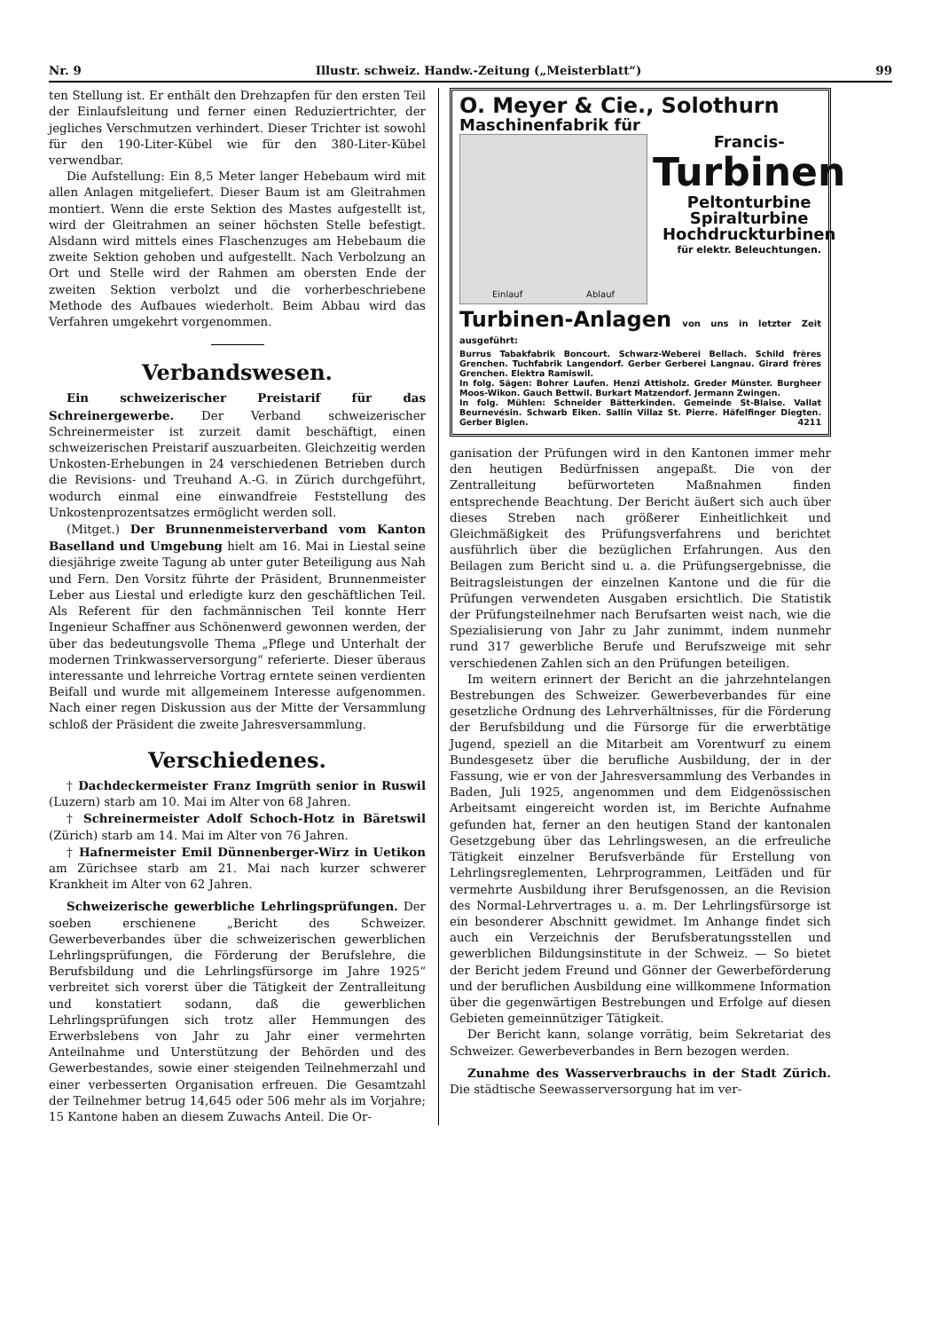Nr. 9 Illustr. schweiz. Handw.-Zeitung („Meisterblatt“) 99
ten Stellung ist. Er enthält den Drehzapfen für den ersten Teil der Einlaufsleitung und ferner einen Reduziertrichter, der jegliches Verschmutzen verhindert. Dieser Trichter ist sowohl für den 190-Liter-Kübel wie für den 380-Liter-Kübel verwendbar.
Die Aufstellung: Ein 8,5 Meter langer Hebebaum wird mit allen Anlagen mitgeliefert. Dieser Baum ist am Gleitrahmen montiert. Wenn die erste Sektion des Mastes aufgestellt ist, wird der Gleitrahmen an seiner höchsten Stelle befestigt. Alsdann wird mittels eines Flaschenzuges am Hebebaum die zweite Sektion gehoben und aufgestellt. Nach Verbolzung an Ort und Stelle wird der Rahmen am obersten Ende der zweiten Sektion verbolzt und die vorherbeschriebene Methode des Aufbaues wiederholt. Beim Abbau wird das Verfahren umgekehrt vorgenommen.
Verbandswesen.
Ein schweizerischer Preistarif für das Schreinergewerbe. Der Verband schweizerischer Schreinermeister ist zurzeit damit beschäftigt, einen schweizerischen Preistarif auszuarbeiten. Gleichzeitig werden Unkosten-Erhebungen in 24 verschiedenen Betrieben durch die Revisions- und Treuhand A.-G. in Zürich durchgeführt, wodurch einmal eine einwandfreie Feststellung des Unkostenprozentsatzes ermöglicht werden soll.
(Mitget.) Der Brunnenmeisterverband vom Kanton Baselland und Umgebung hielt am 16. Mai in Liestal seine diesjährige zweite Tagung ab unter guter Beteiligung aus Nah und Fern. Den Vorsitz führte der Präsident, Brunnenmeister Leber aus Liestal und erledigte kurz den geschäftlichen Teil. Als Referent für den fachmännischen Teil konnte Herr Ingenieur Schaffner aus Schönenwerd gewonnen werden, der über das bedeutungsvolle Thema „Pflege und Unterhalt der modernen Trinkwasserversorgung“ referierte. Dieser überaus interessante und lehrreiche Vortrag erntete seinen verdienten Beifall und wurde mit allgemeinem Interesse aufgenommen. Nach einer regen Diskussion aus der Mitte der Versammlung schloß der Präsident die zweite Jahresversammlung.
Verschiedenes.
† Dachdeckermeister Franz Imgrüth senior in Ruswil (Luzern) starb am 10. Mai im Alter von 68 Jahren.
† Schreinermeister Adolf Schoch-Hotz in Bäretswil (Zürich) starb am 14. Mai im Alter von 76 Jahren.
† Hafnermeister Emil Dünnenberger-Wirz in Uetikon am Zürichsee starb am 21. Mai nach kurzer schwerer Krankheit im Alter von 62 Jahren.
Schweizerische gewerbliche Lehrlingsprüfungen. Der soeben erschienene „Bericht des Schweizer. Gewerbeverbandes über die schweizerischen gewerblichen Lehrlingsprüfungen, die Förderung der Berufslehre, die Berufsbildung und die Lehrlingsfürsorge im Jahre 1925“ verbreitet sich vorerst über die Tätigkeit der Zentralleitung und konstatiert sodann, daß die gewerblichen Lehrlingsprüfungen sich trotz aller Hemmungen des Erwerbslebens von Jahr zu Jahr einer vermehrten Anteilnahme und Unterstützung der Behörden und des Gewerbestandes, sowie einer steigenden Teilnehmerzahl und einer verbesserten Organisation erfreuen. Die Gesamtzahl der Teilnehmer betrug 14,645 oder 506 mehr als im Vorjahre; 15 Kantone haben an diesem Zuwachs Anteil. Die Or-
O. Meyer & Cie., Solothurn
Maschinenfabrik für
Einlauf Ablauf
Francis-
Turbinen
Peltonturbine
Spiralturbine
Hochdruckturbinen
für elektr. Beleuchtungen.
Turbinen-Anlagen von uns in letzter Zeit ausgeführt:
Burrus Tabakfabrik Boncourt. Schwarz-Weberei Bellach. Schild frères Grenchen. Tuchfabrik Langendorf. Gerber Gerberei Langnau. Girard frères Grenchen. Elektra Ramiswil.
In folg. Sägen: Bohrer Laufen. Henzi Attisholz. Greder Münster. Burgheer Moos-Wikon. Gauch Bettwil. Burkart Matzendorf. Jermann Zwingen.
In folg. Mühlen: Schneider Bätterkinden. Gemeinde St-Blaise. Vallat Beurnevésin. Schwarb Eiken. Sallin Villaz St. Pierre. Häfelfinger Diegten. Gerber Biglen. 4211
ganisation der Prüfungen wird in den Kantonen immer mehr den heutigen Bedürfnissen angepaßt. Die von der Zentralleitung befürworteten Maßnahmen finden entsprechende Beachtung. Der Bericht äußert sich auch über dieses Streben nach größerer Einheitlichkeit und Gleichmäßigkeit des Prüfungsverfahrens und berichtet ausführlich über die bezüglichen Erfahrungen. Aus den Beilagen zum Bericht sind u. a. die Prüfungsergebnisse, die Beitragsleistungen der einzelnen Kantone und die für die Prüfungen verwendeten Ausgaben ersichtlich. Die Statistik der Prüfungsteilnehmer nach Berufsarten weist nach, wie die Spezialisierung von Jahr zu Jahr zunimmt, indem nunmehr rund 317 gewerbliche Berufe und Berufszweige mit sehr verschiedenen Zahlen sich an den Prüfungen beteiligen.
Im weitern erinnert der Bericht an die jahrzehntelangen Bestrebungen des Schweizer. Gewerbeverbandes für eine gesetzliche Ordnung des Lehrverhältnisses, für die Förderung der Berufsbildung und die Fürsorge für die erwerbtätige Jugend, speziell an die Mitarbeit am Vorentwurf zu einem Bundesgesetz über die berufliche Ausbildung, der in der Fassung, wie er von der Jahresversammlung des Verbandes in Baden, Juli 1925, angenommen und dem Eidgenössischen Arbeitsamt eingereicht worden ist, im Berichte Aufnahme gefunden hat, ferner an den heutigen Stand der kantonalen Gesetzgebung über das Lehrlingswesen, an die erfreuliche Tätigkeit einzelner Berufsverbände für Erstellung von Lehrlingsreglementen, Lehrprogrammen, Leitfäden und für vermehrte Ausbildung ihrer Berufsgenossen, an die Revision des Normal-Lehrvertrages u. a. m. Der Lehrlingsfürsorge ist ein besonderer Abschnitt gewidmet. Im Anhange findet sich auch ein Verzeichnis der Berufsberatungsstellen und gewerblichen Bildungsinstitute in der Schweiz. — So bietet der Bericht jedem Freund und Gönner der Gewerbeförderung und der beruflichen Ausbildung eine willkommene Information über die gegenwärtigen Bestrebungen und Erfolge auf diesen Gebieten gemeinnütziger Tätigkeit.
Der Bericht kann, solange vorrätig, beim Sekretariat des Schweizer. Gewerbeverbandes in Bern bezogen werden.
Zunahme des Wasserverbrauchs in der Stadt Zürich. Die städtische Seewasserversorgung hat im ver-